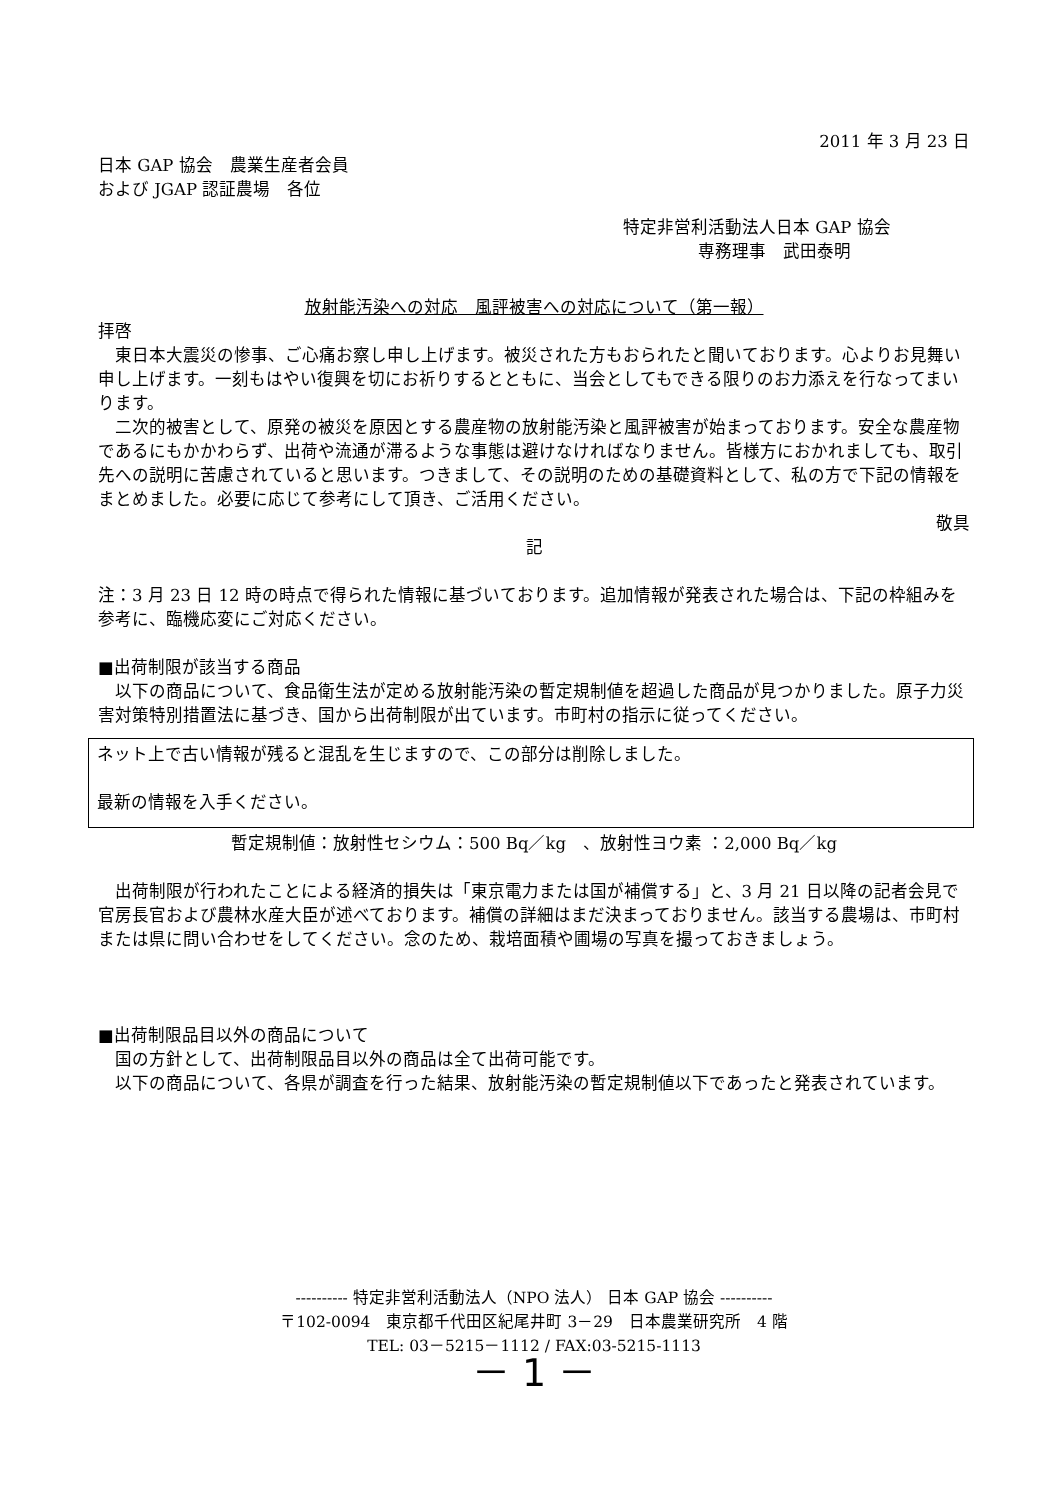2011 年 3 月 23 日
日本 GAP 協会　農業生産者会員
および JGAP 認証農場　各位
特定非営利活動法人日本 GAP 協会
専務理事　武田泰明
放射能汚染への対応　風評被害への対応について（第一報）
拝啓
東日本大震災の惨事、ご心痛お察し申し上げます。被災された方もおられたと聞いております。心よりお見舞い申し上げます。一刻もはやい復興を切にお祈りするとともに、当会としてもできる限りのお力添えを行なってまいります。
二次的被害として、原発の被災を原因とする農産物の放射能汚染と風評被害が始まっております。安全な農産物であるにもかかわらず、出荷や流通が滞るような事態は避けなければなりません。皆様方におかれましても、取引先への説明に苦慮されていると思います。つきまして、その説明のための基礎資料として、私の方で下記の情報をまとめました。必要に応じて参考にして頂き、ご活用ください。
敬具
記
注：3 月 23 日 12 時の時点で得られた情報に基づいております。追加情報が発表された場合は、下記の枠組みを参考に、臨機応変にご対応ください。
■出荷制限が該当する商品
以下の商品について、食品衛生法が定める放射能汚染の暫定規制値を超過した商品が見つかりました。原子力災害対策特別措置法に基づき、国から出荷制限が出ています。市町村の指示に従ってください。
ネット上で古い情報が残ると混乱を生じますので、この部分は削除しました。
最新の情報を入手ください。
暫定規制値：放射性セシウム：500 Bq／kg　、放射性ヨウ素 ：2,000 Bq／kg
出荷制限が行われたことによる経済的損失は「東京電力または国が補償する」と、3 月 21 日以降の記者会見で官房長官および農林水産大臣が述べております。補償の詳細はまだ決まっておりません。該当する農場は、市町村または県に問い合わせをしてください。念のため、栽培面積や圃場の写真を撮っておきましょう。
■出荷制限品目以外の商品について
国の方針として、出荷制限品目以外の商品は全て出荷可能です。
以下の商品について、各県が調査を行った結果、放射能汚染の暫定規制値以下であったと発表されています。
---------- 特定非営利活動法人（NPO 法人） 日本 GAP 協会 ----------
〒102-0094　東京都千代田区紀尾井町 3－29　日本農業研究所　4 階
TEL: 03－5215－1112 / FAX:03-5215-1113
－ 1 －